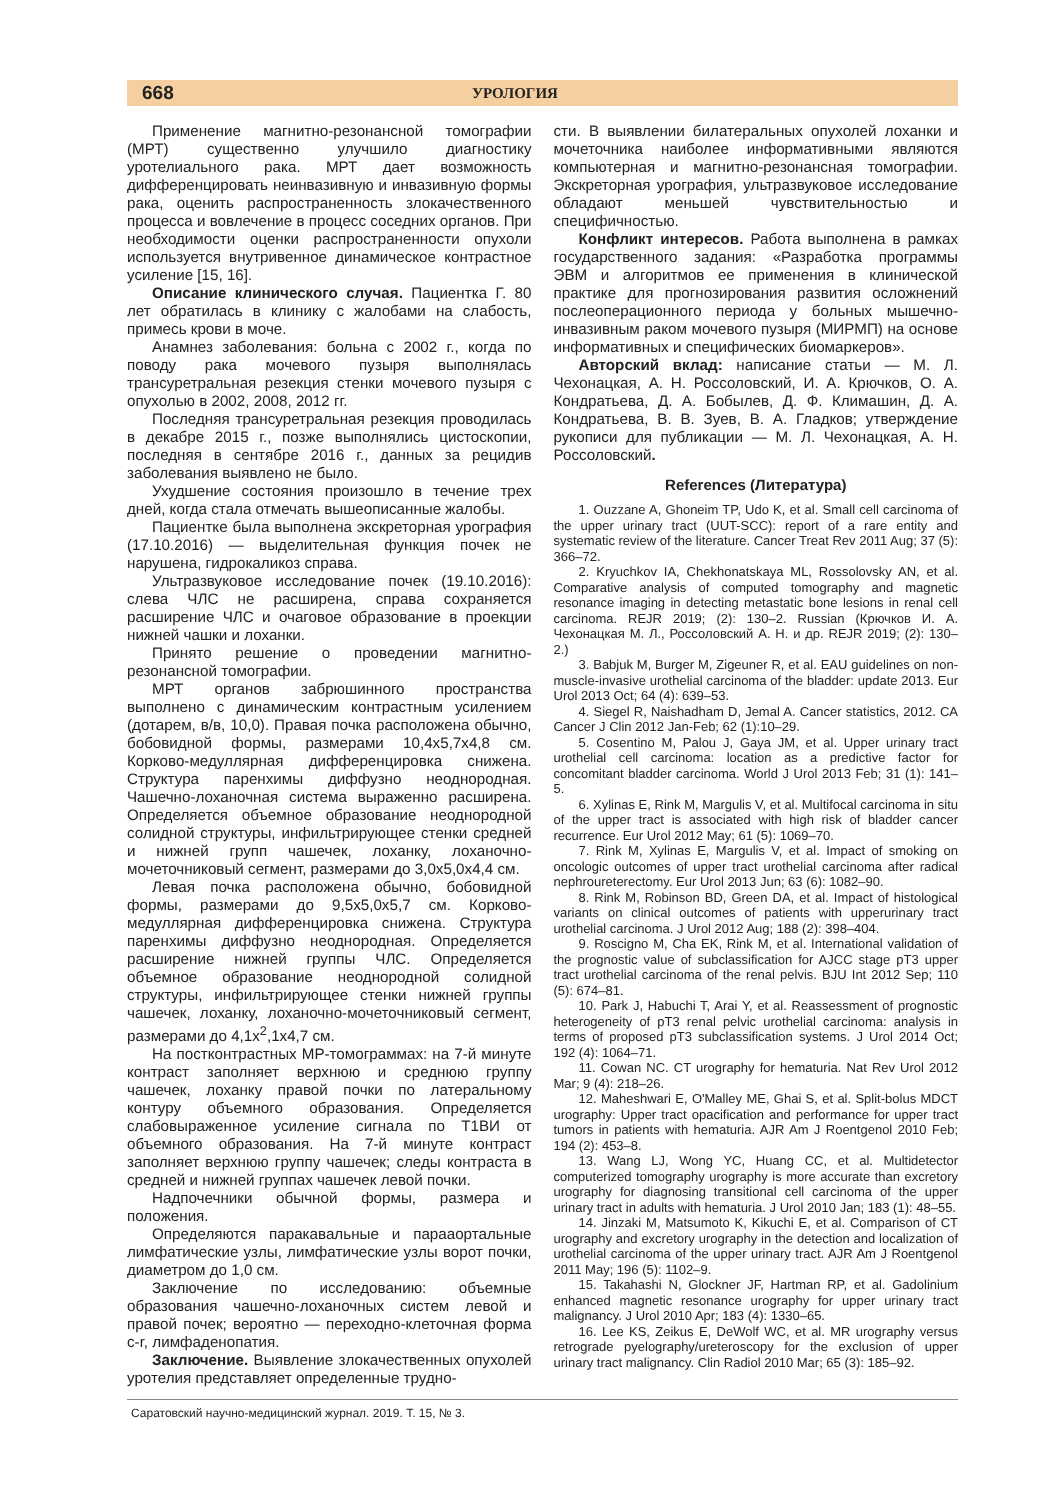668 УРОЛОГИЯ
Применение магнитно-резонансной томографии (МРТ) существенно улучшило диагностику уротелиального рака. МРТ дает возможность дифференцировать неинвазивную и инвазивную формы рака, оценить распространенность злокачественного процесса и вовлечение в процесс соседних органов. При необходимости оценки распространенности опухоли используется внутривенное динамическое контрастное усиление [15, 16].
Описание клинического случая. Пациентка Г. 80 лет обратилась в клинику с жалобами на слабость, примесь крови в моче.
Анамнез заболевания: больна с 2002 г., когда по поводу рака мочевого пузыря выполнялась трансуретральная резекция стенки мочевого пузыря с опухолью в 2002, 2008, 2012 гг.
Последняя трансуретральная резекция проводилась в декабре 2015 г., позже выполнялись цистоскопии, последняя в сентябре 2016 г., данных за рецидив заболевания выявлено не было.
Ухудшение состояния произошло в течение трех дней, когда стала отмечать вышеописанные жалобы.
Пациентке была выполнена экскреторная урография (17.10.2016) — выделительная функция почек не нарушена, гидрокаликоз справа.
Ультразвуковое исследование почек (19.10.2016): слева ЧЛС не расширена, справа сохраняется расширение ЧЛС и очаговое образование в проекции нижней чашки и лоханки.
Принято решение о проведении магнитно-резонансной томографии.
МРТ органов забрюшинного пространства выполнено с динамическим контрастным усилением (дотарем, в/в, 10,0). Правая почка расположена обычно, бобовидной формы, размерами 10,4х5,7х4,8 см. Корково-медуллярная дифференцировка снижена. Структура паренхимы диффузно неоднородная. Чашечно-лоханочная система выраженно расширена. Определяется объемное образование неоднородной солидной структуры, инфильтрирующее стенки средней и нижней групп чашечек, лоханку, лоханочно-мочеточниковый сегмент, размерами до 3,0х5,0х4,4 см.
Левая почка расположена обычно, бобовидной формы, размерами до 9,5х5,0х5,7 см. Корково-медуллярная дифференцировка снижена. Структура паренхимы диффузно неоднородная. Определяется расширение нижней группы ЧЛС. Определяется объемное образование неоднородной солидной структуры, инфильтрирующее стенки нижней группы чашечек, лоханку, лоханочно-мочеточниковый сегмент, размерами до 4,1х<sup>2</sup>,1х4,7 см.
На постконтрастных МР-томограммах: на 7-й минуте контраст заполняет верхнюю и среднюю группу чашечек, лоханку правой почки по латеральному контуру объемного образования. Определяется слабовыраженное усиление сигнала по Т1ВИ от объемного образования. На 7-й минуте контраст заполняет верхнюю группу чашечек; следы контраста в средней и нижней группах чашечек левой почки.
Надпочечники обычной формы, размера и положения.
Определяются паракавальные и парааортальные лимфатические узлы, лимфатические узлы ворот почки, диаметром до 1,0 см.
Заключение по исследованию: объемные образования чашечно-лоханочных систем левой и правой почек; вероятно — переходно-клеточная форма c-r, лимфаденопатия.
Заключение. Выявление злокачественных опухолей уротелия представляет определенные трудно-
сти. В выявлении билатеральных опухолей лоханки и мочеточника наиболее информативными являются компьютерная и магнитно-резонансная томографии. Экскреторная урография, ультразвуковое исследование обладают меньшей чувствительностью и специфичностью.
Конфликт интересов. Работа выполнена в рамках государственного задания: «Разработка программы ЭВМ и алгоритмов ее применения в клинической практике для прогнозирования развития осложнений послеоперационного периода у больных мышечно-инвазивным раком мочевого пузыря (МИРМП) на основе информативных и специфических биомаркеров».
Авторский вклад: написание статьи — М. Л. Чехонацкая, А. Н. Россоловский, И. А. Крючков, О. А. Кондратьева, Д. А. Бобылев, Д. Ф. Климашин, Д. А. Кондратьева, В. В. Зуев, В. А. Гладков; утверждение рукописи для публикации — М. Л. Чехонацкая, А. Н. Россоловский.
References (Литература)
1. Ouzzane A, Ghoneim TP, Udo K, et al. Small cell carcinoma of the upper urinary tract (UUT-SCC): report of a rare entity and systematic review of the literature. Cancer Treat Rev 2011 Aug; 37 (5): 366–72.
2. Kryuchkov IA, Chekhonatskaya ML, Rossolovsky AN, et al. Comparative analysis of computed tomography and magnetic resonance imaging in detecting metastatic bone lesions in renal cell carcinoma. REJR 2019; (2): 130–2. Russian (Крючков И. А. Чехонацкая М. Л., Россоловский А. Н. и др. REJR 2019; (2): 130–2.)
3. Babjuk M, Burger M, Zigeuner R, et al. EAU guidelines on non-muscle-invasive urothelial carcinoma of the bladder: update 2013. Eur Urol 2013 Oct; 64 (4): 639–53.
4. Siegel R, Naishadham D, Jemal A. Cancer statistics, 2012. CA Cancer J Clin 2012 Jan-Feb; 62 (1):10–29.
5. Cosentino M, Palou J, Gaya JM, et al. Upper urinary tract urothelial cell carcinoma: location as a predictive factor for concomitant bladder carcinoma. World J Urol 2013 Feb; 31 (1): 141–5.
6. Xylinas E, Rink M, Margulis V, et al. Multifocal carcinoma in situ of the upper tract is associated with high risk of bladder cancer recurrence. Eur Urol 2012 May; 61 (5): 1069–70.
7. Rink M, Xylinas E, Margulis V, et al. Impact of smoking on oncologic outcomes of upper tract urothelial carcinoma after radical nephroureterectomy. Eur Urol 2013 Jun; 63 (6): 1082–90.
8. Rink M, Robinson BD, Green DA, et al. Impact of histological variants on clinical outcomes of patients with upperurinary tract urothelial carcinoma. J Urol 2012 Aug; 188 (2): 398–404.
9. Roscigno M, Cha EK, Rink M, et al. International validation of the prognostic value of subclassification for AJCC stage pT3 upper tract urothelial carcinoma of the renal pelvis. BJU Int 2012 Sep; 110 (5): 674–81.
10. Park J, Habuchi T, Arai Y, et al. Reassessment of prognostic heterogeneity of pT3 renal pelvic urothelial carcinoma: analysis in terms of proposed pT3 subclassification systems. J Urol 2014 Oct; 192 (4): 1064–71.
11. Cowan NC. CT urography for hematuria. Nat Rev Urol 2012 Mar; 9 (4): 218–26.
12. Maheshwari E, O'Malley ME, Ghai S, et al. Split-bolus MDCT urography: Upper tract opacification and performance for upper tract tumors in patients with hematuria. AJR Am J Roentgenol 2010 Feb; 194 (2): 453–8.
13. Wang LJ, Wong YC, Huang CC, et al. Multidetector computerized tomography urography is more accurate than excretory urography for diagnosing transitional cell carcinoma of the upper urinary tract in adults with hematuria. J Urol 2010 Jan; 183 (1): 48–55.
14. Jinzaki M, Matsumoto K, Kikuchi E, et al. Comparison of CT urography and excretory urography in the detection and localization of urothelial carcinoma of the upper urinary tract. AJR Am J Roentgenol 2011 May; 196 (5): 1102–9.
15. Takahashi N, Glockner JF, Hartman RP, et al. Gadolinium enhanced magnetic resonance urography for upper urinary tract malignancy. J Urol 2010 Apr; 183 (4): 1330–65.
16. Lee KS, Zeikus E, DeWolf WC, et al. MR urography versus retrograde pyelography/ureteroscopy for the exclusion of upper urinary tract malignancy. Clin Radiol 2010 Mar; 65 (3): 185–92.
Саратовский научно-медицинский журнал. 2019. Т. 15, № 3.